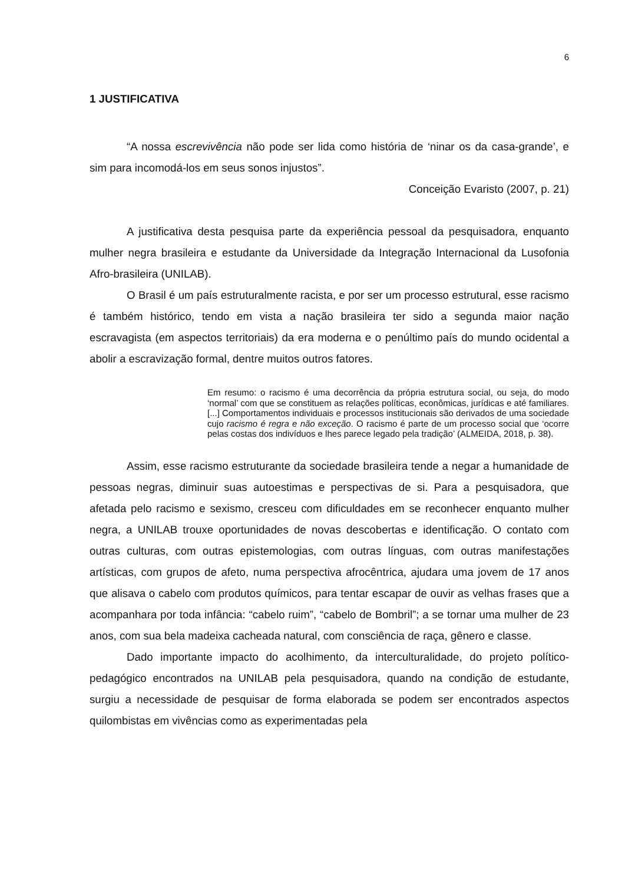6
1 JUSTIFICATIVA
“A nossa escrevivência não pode ser lida como história de ‘ninar os da casa-grande’, e sim para incomodá-los em seus sonos injustos”.
Conceição Evaristo (2007, p. 21)
A justificativa desta pesquisa parte da experiência pessoal da pesquisadora, enquanto mulher negra brasileira e estudante da Universidade da Integração Internacional da Lusofonia Afro-brasileira (UNILAB).
O Brasil é um país estruturalmente racista, e por ser um processo estrutural, esse racismo é também histórico, tendo em vista a nação brasileira ter sido a segunda maior nação escravagista (em aspectos territoriais) da era moderna e o penúltimo país do mundo ocidental a abolir a escravização formal, dentre muitos outros fatores.
Em resumo: o racismo é uma decorrência da própria estrutura social, ou seja, do modo ‘normal’ com que se constituem as relações políticas, econômicas, jurídicas e até familiares. [...] Comportamentos individuais e processos institucionais são derivados de uma sociedade cujo racismo é regra e não exceção. O racismo é parte de um processo social que ‘ocorre pelas costas dos indivíduos e lhes parece legado pela tradição’ (ALMEIDA, 2018, p. 38).
Assim, esse racismo estruturante da sociedade brasileira tende a negar a humanidade de pessoas negras, diminuir suas autoestimas e perspectivas de si. Para a pesquisadora, que afetada pelo racismo e sexismo, cresceu com dificuldades em se reconhecer enquanto mulher negra, a UNILAB trouxe oportunidades de novas descobertas e identificação. O contato com outras culturas, com outras epistemologias, com outras línguas, com outras manifestações artísticas, com grupos de afeto, numa perspectiva afrocêntrica, ajudara uma jovem de 17 anos que alisava o cabelo com produtos químicos, para tentar escapar de ouvir as velhas frases que a acompanhara por toda infância: “cabelo ruim”, “cabelo de Bombril”; a se tornar uma mulher de 23 anos, com sua bela madeixa cacheada natural, com consciência de raça, gênero e classe.
Dado importante impacto do acolhimento, da interculturalidade, do projeto político-pedagógico encontrados na UNILAB pela pesquisadora, quando na condição de estudante, surgiu a necessidade de pesquisar de forma elaborada se podem ser encontrados aspectos quilombistas em vivências como as experimentadas pela